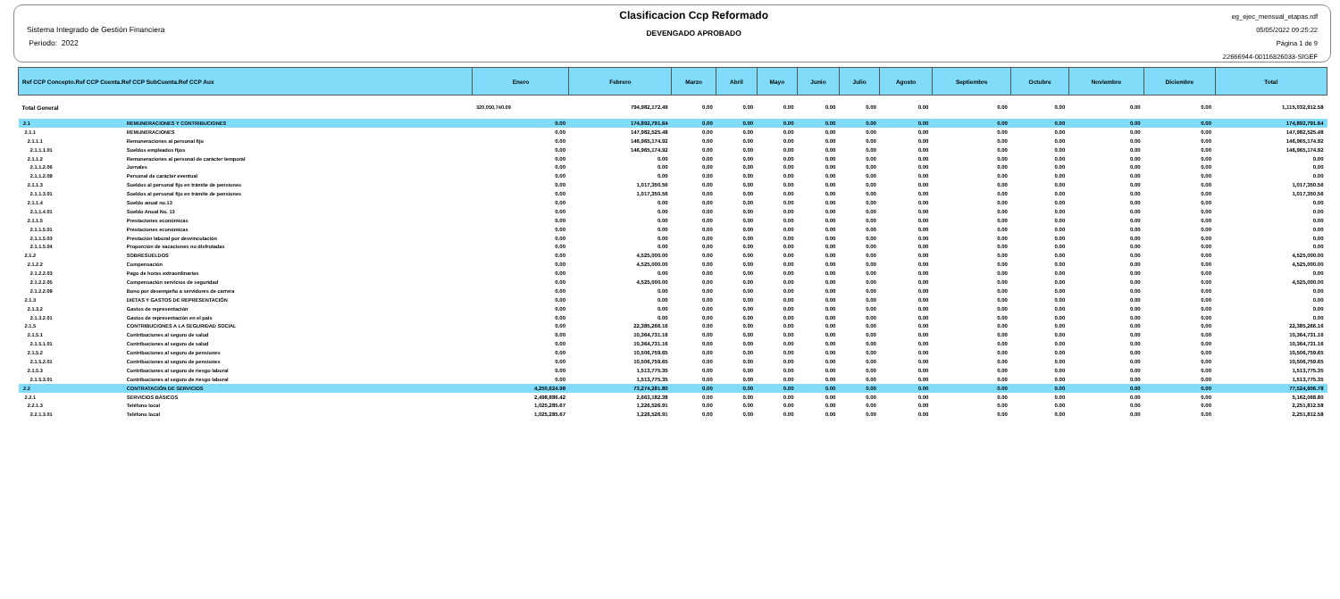Sistema Integrado de Gestión Financiera
Periodo: 2022
Clasificacion Ccp Reformado
DEVENGADO APROBADO
eg_ejec_mensual_etapas.rdf
05/05/2022 09:25:22
Página 1 de 9
22666944-00116826033-SIGEF
| Ref CCP Concepto.Ref CCP Cuenta.Ref CCP SubCuenta.Ref CCP Aux | | Enero | Febrero | Marzo | Abril | Mayo | Junio | Julio | Agosto | Septiembre | Octubre | Noviembre | Diciembre | Total |
| --- | --- | --- | --- | --- | --- | --- | --- | --- | --- | --- | --- | --- | --- | --- |
| Total General | | 320,050,740.09 | 794,982,172.49 | 0.00 | 0.00 | 0.00 | 0.00 | 0.00 | 0.00 | 0.00 | 0.00 | 0.00 | 0.00 | 1,115,032,912.58 |
| 2.1 | REMUNERACIONES Y CONTRIBUCIONES | 0.00 | 174,892,791.64 | 0.00 | 0.00 | 0.00 | 0.00 | 0.00 | 0.00 | 0.00 | 0.00 | 0.00 | 0.00 | 174,892,791.64 |
| 2.1.1 | REMUNERACIONES | 0.00 | 147,982,525.48 | 0.00 | 0.00 | 0.00 | 0.00 | 0.00 | 0.00 | 0.00 | 0.00 | 0.00 | 0.00 | 147,982,525.48 |
| 2.1.1.1 | Remuneraciones al personal fijo | 0.00 | 146,965,174.92 | 0.00 | 0.00 | 0.00 | 0.00 | 0.00 | 0.00 | 0.00 | 0.00 | 0.00 | 0.00 | 146,965,174.92 |
| 2.1.1.1.01 | Sueldos empleados fijos | 0.00 | 146,965,174.92 | 0.00 | 0.00 | 0.00 | 0.00 | 0.00 | 0.00 | 0.00 | 0.00 | 0.00 | 0.00 | 146,965,174.92 |
| 2.1.1.2 | Remuneraciones al personal de carácter temporal | 0.00 | 0.00 | 0.00 | 0.00 | 0.00 | 0.00 | 0.00 | 0.00 | 0.00 | 0.00 | 0.00 | 0.00 | 0.00 |
| 2.1.1.2.06 | Jornales | 0.00 | 0.00 | 0.00 | 0.00 | 0.00 | 0.00 | 0.00 | 0.00 | 0.00 | 0.00 | 0.00 | 0.00 | 0.00 |
| 2.1.1.2.09 | Personal de carácter eventual | 0.00 | 0.00 | 0.00 | 0.00 | 0.00 | 0.00 | 0.00 | 0.00 | 0.00 | 0.00 | 0.00 | 0.00 | 0.00 |
| 2.1.1.3 | Sueldos al personal fijo en trámite de pensiones | 0.00 | 1,017,350.56 | 0.00 | 0.00 | 0.00 | 0.00 | 0.00 | 0.00 | 0.00 | 0.00 | 0.00 | 0.00 | 1,017,350.56 |
| 2.1.1.3.01 | Sueldos al personal fijo en trámite de pensiones | 0.00 | 1,017,350.56 | 0.00 | 0.00 | 0.00 | 0.00 | 0.00 | 0.00 | 0.00 | 0.00 | 0.00 | 0.00 | 1,017,350.56 |
| 2.1.1.4 | Sueldo anual no.13 | 0.00 | 0.00 | 0.00 | 0.00 | 0.00 | 0.00 | 0.00 | 0.00 | 0.00 | 0.00 | 0.00 | 0.00 | 0.00 |
| 2.1.1.4.01 | Sueldo Anual No. 13 | 0.00 | 0.00 | 0.00 | 0.00 | 0.00 | 0.00 | 0.00 | 0.00 | 0.00 | 0.00 | 0.00 | 0.00 | 0.00 |
| 2.1.1.5 | Prestaciones económicas | 0.00 | 0.00 | 0.00 | 0.00 | 0.00 | 0.00 | 0.00 | 0.00 | 0.00 | 0.00 | 0.00 | 0.00 | 0.00 |
| 2.1.1.5.01 | Prestaciones económicas | 0.00 | 0.00 | 0.00 | 0.00 | 0.00 | 0.00 | 0.00 | 0.00 | 0.00 | 0.00 | 0.00 | 0.00 | 0.00 |
| 2.1.1.5.03 | Prestación laboral por desvinculación | 0.00 | 0.00 | 0.00 | 0.00 | 0.00 | 0.00 | 0.00 | 0.00 | 0.00 | 0.00 | 0.00 | 0.00 | 0.00 |
| 2.1.1.5.04 | Proporción de vacaciones no disfrutadas | 0.00 | 0.00 | 0.00 | 0.00 | 0.00 | 0.00 | 0.00 | 0.00 | 0.00 | 0.00 | 0.00 | 0.00 | 0.00 |
| 2.1.2 | SOBRESUELDOS | 0.00 | 4,525,000.00 | 0.00 | 0.00 | 0.00 | 0.00 | 0.00 | 0.00 | 0.00 | 0.00 | 0.00 | 0.00 | 4,525,000.00 |
| 2.1.2.2 | Compensación | 0.00 | 4,525,000.00 | 0.00 | 0.00 | 0.00 | 0.00 | 0.00 | 0.00 | 0.00 | 0.00 | 0.00 | 0.00 | 4,525,000.00 |
| 2.1.2.2.03 | Pago de horas extraordinarias | 0.00 | 0.00 | 0.00 | 0.00 | 0.00 | 0.00 | 0.00 | 0.00 | 0.00 | 0.00 | 0.00 | 0.00 | 0.00 |
| 2.1.2.2.05 | Compensación servicios de seguridad | 0.00 | 4,525,000.00 | 0.00 | 0.00 | 0.00 | 0.00 | 0.00 | 0.00 | 0.00 | 0.00 | 0.00 | 0.00 | 4,525,000.00 |
| 2.1.2.2.09 | Bono por desempeño a servidores de carrera | 0.00 | 0.00 | 0.00 | 0.00 | 0.00 | 0.00 | 0.00 | 0.00 | 0.00 | 0.00 | 0.00 | 0.00 | 0.00 |
| 2.1.3 | DIETAS Y GASTOS DE REPRESENTACIÓN | 0.00 | 0.00 | 0.00 | 0.00 | 0.00 | 0.00 | 0.00 | 0.00 | 0.00 | 0.00 | 0.00 | 0.00 | 0.00 |
| 2.1.3.2 | Gastos de representación | 0.00 | 0.00 | 0.00 | 0.00 | 0.00 | 0.00 | 0.00 | 0.00 | 0.00 | 0.00 | 0.00 | 0.00 | 0.00 |
| 2.1.3.2.01 | Gastos de representación en el país | 0.00 | 0.00 | 0.00 | 0.00 | 0.00 | 0.00 | 0.00 | 0.00 | 0.00 | 0.00 | 0.00 | 0.00 | 0.00 |
| 2.1.5 | CONTRIBUCIONES A LA SEGURIDAD SOCIAL | 0.00 | 22,385,266.16 | 0.00 | 0.00 | 0.00 | 0.00 | 0.00 | 0.00 | 0.00 | 0.00 | 0.00 | 0.00 | 22,385,266.16 |
| 2.1.5.1 | Contribuciones al seguro de salud | 0.00 | 10,364,731.16 | 0.00 | 0.00 | 0.00 | 0.00 | 0.00 | 0.00 | 0.00 | 0.00 | 0.00 | 0.00 | 10,364,731.16 |
| 2.1.5.1.01 | Contribuciones al seguro de salud | 0.00 | 10,364,731.16 | 0.00 | 0.00 | 0.00 | 0.00 | 0.00 | 0.00 | 0.00 | 0.00 | 0.00 | 0.00 | 10,364,731.16 |
| 2.1.5.2 | Contribuciones al seguro de pensiones | 0.00 | 10,506,759.65 | 0.00 | 0.00 | 0.00 | 0.00 | 0.00 | 0.00 | 0.00 | 0.00 | 0.00 | 0.00 | 10,506,759.65 |
| 2.1.5.2.01 | Contribuciones al seguro de pensiones | 0.00 | 10,506,759.65 | 0.00 | 0.00 | 0.00 | 0.00 | 0.00 | 0.00 | 0.00 | 0.00 | 0.00 | 0.00 | 10,506,759.65 |
| 2.1.5.3 | Contribuciones al seguro de riesgo laboral | 0.00 | 1,513,775.35 | 0.00 | 0.00 | 0.00 | 0.00 | 0.00 | 0.00 | 0.00 | 0.00 | 0.00 | 0.00 | 1,513,775.35 |
| 2.1.5.3.01 | Contribuciones al seguro de riesgo laboral | 0.00 | 1,513,775.35 | 0.00 | 0.00 | 0.00 | 0.00 | 0.00 | 0.00 | 0.00 | 0.00 | 0.00 | 0.00 | 1,513,775.35 |
| 2.2 | CONTRATACIÓN DE SERVICIOS | 4,250,624.98 | 73,274,281.80 | 0.00 | 0.00 | 0.00 | 0.00 | 0.00 | 0.00 | 0.00 | 0.00 | 0.00 | 0.00 | 77,524,906.78 |
| 2.2.1 | SERVICIOS BÁSICOS | 2,498,886.42 | 2,663,182.38 | 0.00 | 0.00 | 0.00 | 0.00 | 0.00 | 0.00 | 0.00 | 0.00 | 0.00 | 0.00 | 5,162,068.80 |
| 2.2.1.3 | Teléfono local | 1,025,285.67 | 1,226,526.91 | 0.00 | 0.00 | 0.00 | 0.00 | 0.00 | 0.00 | 0.00 | 0.00 | 0.00 | 0.00 | 2,251,812.58 |
| 2.2.1.3.01 | Teléfono local | 1,025,285.67 | 1,226,526.91 | 0.00 | 0.00 | 0.00 | 0.00 | 0.00 | 0.00 | 0.00 | 0.00 | 0.00 | 0.00 | 2,251,812.58 |